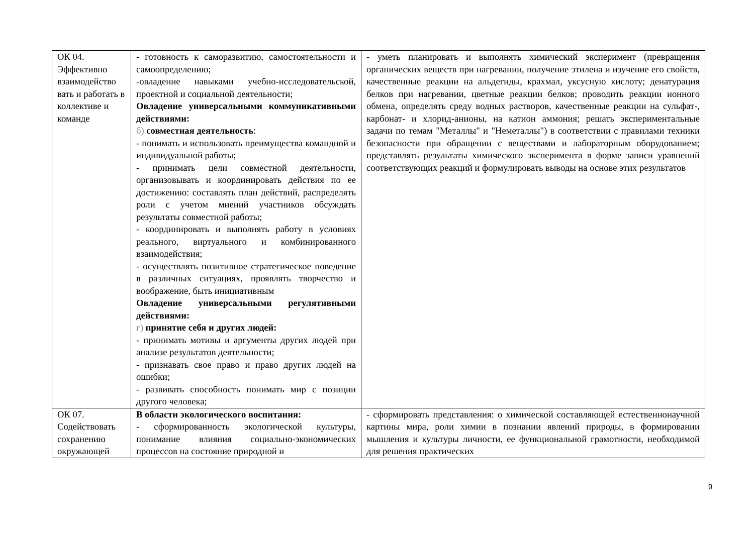| ОК 04. Эффективно взаимодейство вать и работать в коллективе и команде | - готовность к саморазвитию, самостоятельности и самоопределению; -овладение навыками учебно-исследовательской, проектной и социальной деятельности; Овладение универсальными коммуникативными действиями: б) совместная деятельность : - понимать и использовать преимущества командной и индивидуальной работы; - принимать цели совместной деятельности, организовывать и координировать действия по ее достижению: составлять план действий, распределять роли с учетом мнений участников обсуждать результаты совместной работы; - координировать и выполнять работу в условиях реального, виртуального и комбинированного взаимодействия; - осуществлять позитивное стратегическое поведение в различных ситуациях, проявлять творчество и воображение, быть инициативным Овладение универсальными регулятивными действиями: г) принятие себя и других людей: - принимать мотивы и аргументы других людей при анализе результатов деятельности; - признавать свое право и право других людей на ошибки; - развивать способность понимать мир с позиции другого человека; | - уметь планировать и выполнять химический эксперимент (превращения органических веществ при нагревании, получение этилена и изучение его свойств, качественные реакции на альдегиды, крахмал, уксусную кислоту; денатурация белков при нагревании, цветные реакции белков; проводить реакции ионного обмена, определять среду водных растворов, качественные реакции на сульфат-, карбонат- и хлорид-анионы, на катион аммония; решать экспериментальные задачи по темам "Металлы" и "Неметаллы") в соответствии с правилами техники безопасности при обращении с веществами и лабораторным оборудованием; представлять результаты химического эксперимента в форме записи уравнений соответствующих реакций и формулировать выводы на основе этих результатов |
| ОК 07. Содействовать сохранению окружающей | В области экологического воспитания: - сформированность экологической культуры, понимание влияния социально-экономических процессов на состояние природной и | - сформировать представления: о химической составляющей естественнонаучной картины мира, роли химии в познании явлений природы, в формировании мышления и культуры личности, ее функциональной грамотности, необходимой для решения практических |
9